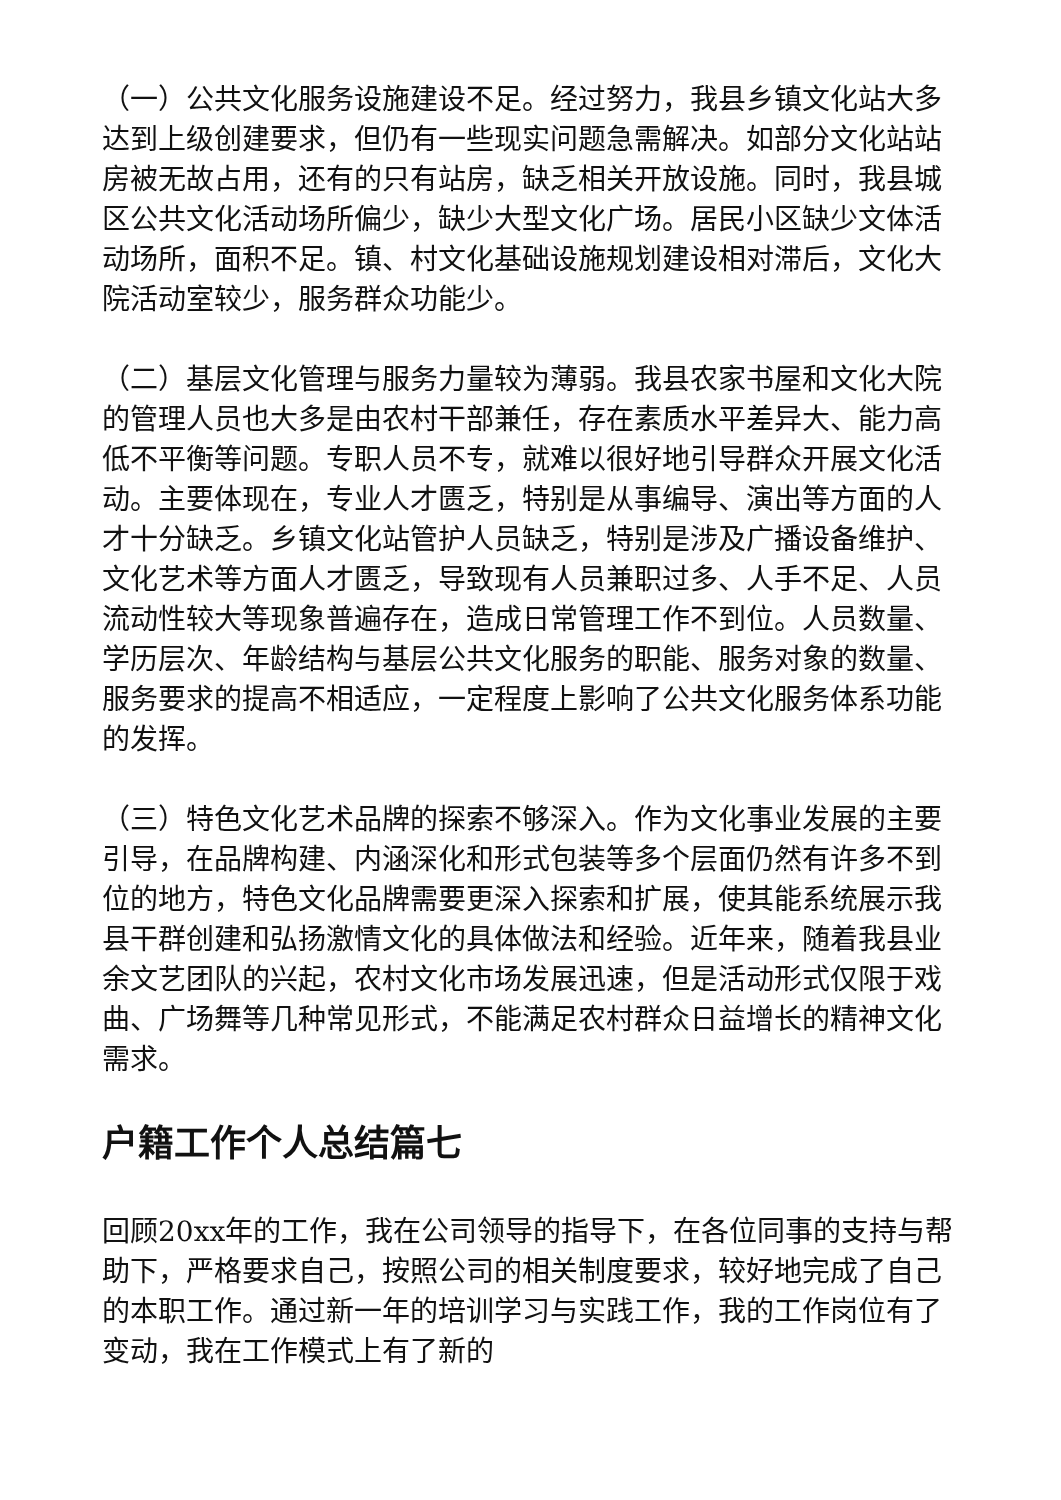（一）公共文化服务设施建设不足。经过努力，我县乡镇文化站大多达到上级创建要求，但仍有一些现实问题急需解决。如部分文化站站房被无故占用，还有的只有站房，缺乏相关开放设施。同时，我县城区公共文化活动场所偏少，缺少大型文化广场。居民小区缺少文体活动场所，面积不足。镇、村文化基础设施规划建设相对滞后，文化大院活动室较少，服务群众功能少。
（二）基层文化管理与服务力量较为薄弱。我县农家书屋和文化大院的管理人员也大多是由农村干部兼任，存在素质水平差异大、能力高低不平衡等问题。专职人员不专，就难以很好地引导群众开展文化活动。主要体现在，专业人才匮乏，特别是从事编导、演出等方面的人才十分缺乏。乡镇文化站管护人员缺乏，特别是涉及广播设备维护、文化艺术等方面人才匮乏，导致现有人员兼职过多、人手不足、人员流动性较大等现象普遍存在，造成日常管理工作不到位。人员数量、学历层次、年龄结构与基层公共文化服务的职能、服务对象的数量、服务要求的提高不相适应，一定程度上影响了公共文化服务体系功能的发挥。
（三）特色文化艺术品牌的探索不够深入。作为文化事业发展的主要引导，在品牌构建、内涵深化和形式包装等多个层面仍然有许多不到位的地方，特色文化品牌需要更深入探索和扩展，使其能系统展示我县干群创建和弘扬激情文化的具体做法和经验。近年来，随着我县业余文艺团队的兴起，农村文化市场发展迅速，但是活动形式仅限于戏曲、广场舞等几种常见形式，不能满足农村群众日益增长的精神文化需求。
户籍工作个人总结篇七
回顾20xx年的工作，我在公司领导的指导下，在各位同事的支持与帮助下，严格要求自己，按照公司的相关制度要求，较好地完成了自己的本职工作。通过新一年的培训学习与实践工作，我的工作岗位有了变动，我在工作模式上有了新的